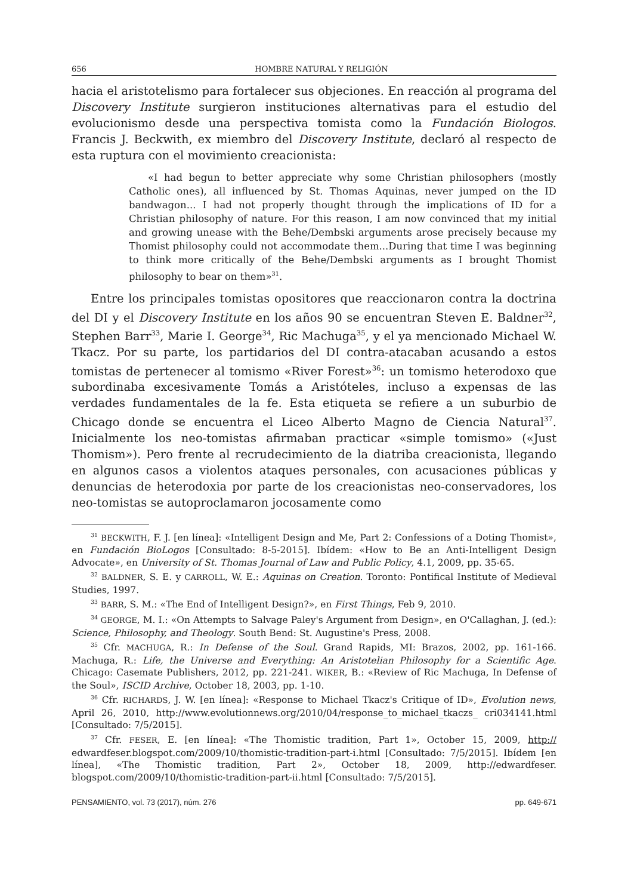656 HOMBRE NATURAL Y RELIGIÓN
hacia el aristotelismo para fortalecer sus objeciones. En reacción al programa del Discovery Institute surgieron instituciones alternativas para el estudio del evolucionismo desde una perspectiva tomista como la Fundación Biologos. Francis J. Beckwith, ex miembro del Discovery Institute, declaró al respecto de esta ruptura con el movimiento creacionista:
«I had begun to better appreciate why some Christian philosophers (mostly Catholic ones), all influenced by St. Thomas Aquinas, never jumped on the ID bandwagon... I had not properly thought through the implications of ID for a Christian philosophy of nature. For this reason, I am now convinced that my initial and growing unease with the Behe/Dembski arguments arose precisely because my Thomist philosophy could not accommodate them...During that time I was beginning to think more critically of the Behe/Dembski arguments as I brought Thomist philosophy to bear on them»<sup>31</sup>.
Entre los principales tomistas opositores que reaccionaron contra la doctrina del DI y el Discovery Institute en los años 90 se encuentran Steven E. Baldner<sup>32</sup>, Stephen Barr<sup>33</sup>, Marie I. George<sup>34</sup>, Ric Machuga<sup>35</sup>, y el ya mencionado Michael W. Tkacz. Por su parte, los partidarios del DI contra-atacaban acusando a estos tomistas de pertenecer al tomismo «River Forest»<sup>36</sup>: un tomismo heterodoxo que subordinaba excesivamente Tomás a Aristóteles, incluso a expensas de las verdades fundamentales de la fe. Esta etiqueta se refiere a un suburbio de Chicago donde se encuentra el Liceo Alberto Magno de Ciencia Natural<sup>37</sup>. Inicialmente los neo-tomistas afirmaban practicar «simple tomismo» («Just Thomism»). Pero frente al recrudecimiento de la diatriba creacionista, llegando en algunos casos a violentos ataques personales, con acusaciones públicas y denuncias de heterodoxia por parte de los creacionistas neo-conservadores, los neo-tomistas se autoproclamaron jocosamente como
<sup>31</sup> BECKWITH, F. J. [en línea]: «Intelligent Design and Me, Part 2: Confessions of a Doting Thomist», en Fundación BioLogos [Consultado: 8-5-2015]. Ibídem: «How to Be an Anti-Intelligent Design Advocate», en University of St. Thomas Journal of Law and Public Policy, 4.1, 2009, pp. 35-65.
<sup>32</sup> BALDNER, S. E. y CARROLL, W. E.: Aquinas on Creation. Toronto: Pontifical Institute of Medieval Studies, 1997.
<sup>33</sup> BARR, S. M.: «The End of Intelligent Design?», en First Things, Feb 9, 2010.
<sup>34</sup> GEORGE, M. I.: «On Attempts to Salvage Paley's Argument from Design», en O'Callaghan, J. (ed.): Science, Philosophy, and Theology. South Bend: St. Augustine's Press, 2008.
<sup>35</sup> Cfr. MACHUGA, R.: In Defense of the Soul. Grand Rapids, MI: Brazos, 2002, pp. 161-166. Machuga, R.: Life, the Universe and Everything: An Aristotelian Philosophy for a Scientific Age. Chicago: Casemate Publishers, 2012, pp. 221-241. WIKER, B.: «Review of Ric Machuga, In Defense of the Soul», ISCID Archive, October 18, 2003, pp. 1-10.
<sup>36</sup> Cfr. RICHARDS, J. W. [en línea]: «Response to Michael Tkacz's Critique of ID», Evolution news, April 26, 2010, http://www.evolutionnews.org/2010/04/response_to_michael_tkaczs_ cri034141.html [Consultado: 7/5/2015].
<sup>37</sup> Cfr. FESER, E. [en línea]: «The Thomistic tradition, Part 1», October 15, 2009, http:// edwardfeser.blogspot.com/2009/10/thomistic-tradition-part-i.html [Consultado: 7/5/2015]. Ibídem [en línea], «The Thomistic tradition, Part 2», October 18, 2009, http://edwardfeser. blogspot.com/2009/10/thomistic-tradition-part-ii.html [Consultado: 7/5/2015].
PENSAMIENTO, vol. 73 (2017), núm. 276 pp. 649-671